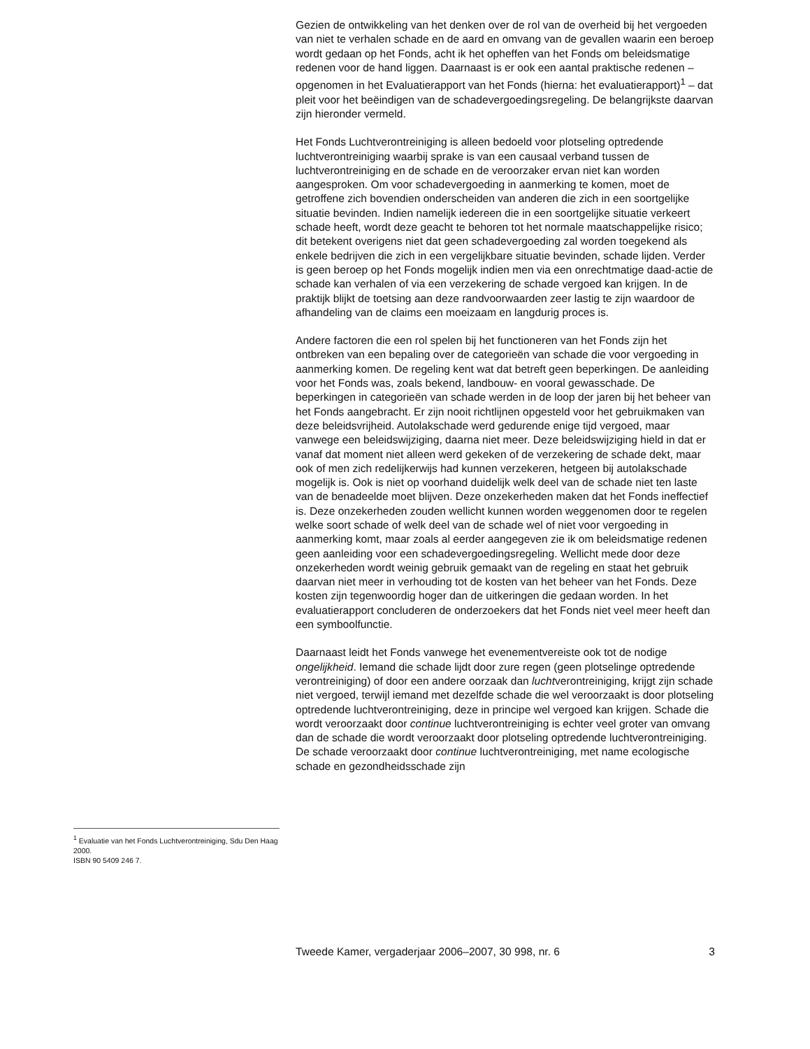Gezien de ontwikkeling van het denken over de rol van de overheid bij het vergoeden van niet te verhalen schade en de aard en omvang van de gevallen waarin een beroep wordt gedaan op het Fonds, acht ik het opheffen van het Fonds om beleidsmatige redenen voor de hand liggen. Daarnaast is er ook een aantal praktische redenen – opgenomen in het Evaluatierapport van het Fonds (hierna: het evaluatierapport)<sup>1</sup> – dat pleit voor het beëindigen van de schadevergoedingsregeling. De belangrijkste daarvan zijn hieronder vermeld.
Het Fonds Luchtverontreiniging is alleen bedoeld voor plotseling optredende luchtverontreiniging waarbij sprake is van een causaal verband tussen de luchtverontreiniging en de schade en de veroorzaker ervan niet kan worden aangesproken. Om voor schadevergoeding in aanmerking te komen, moet de getroffene zich bovendien onderscheiden van anderen die zich in een soortgelijke situatie bevinden. Indien namelijk iedereen die in een soortgelijke situatie verkeert schade heeft, wordt deze geacht te behoren tot het normale maatschappelijke risico; dit betekent overigens niet dat geen schadevergoeding zal worden toegekend als enkele bedrijven die zich in een vergelijkbare situatie bevinden, schade lijden. Verder is geen beroep op het Fonds mogelijk indien men via een onrechtmatige daad-actie de schade kan verhalen of via een verzekering de schade vergoed kan krijgen. In de praktijk blijkt de toetsing aan deze randvoorwaarden zeer lastig te zijn waardoor de afhandeling van de claims een moeizaam en langdurig proces is.
Andere factoren die een rol spelen bij het functioneren van het Fonds zijn het ontbreken van een bepaling over de categorieën van schade die voor vergoeding in aanmerking komen. De regeling kent wat dat betreft geen beperkingen. De aanleiding voor het Fonds was, zoals bekend, landbouw- en vooral gewasschade. De beperkingen in categorieën van schade werden in de loop der jaren bij het beheer van het Fonds aangebracht. Er zijn nooit richtlijnen opgesteld voor het gebruikmaken van deze beleidsvrijheid. Autolakschade werd gedurende enige tijd vergoed, maar vanwege een beleidswijziging, daarna niet meer. Deze beleidswijziging hield in dat er vanaf dat moment niet alleen werd gekeken of de verzekering de schade dekt, maar ook of men zich redelijkerwijs had kunnen verzekeren, hetgeen bij autolakschade mogelijk is. Ook is niet op voorhand duidelijk welk deel van de schade niet ten laste van de benadeelde moet blijven. Deze onzekerheden maken dat het Fonds ineffectief is. Deze onzekerheden zouden wellicht kunnen worden weggenomen door te regelen welke soort schade of welk deel van de schade wel of niet voor vergoeding in aanmerking komt, maar zoals al eerder aangegeven zie ik om beleidsmatige redenen geen aanleiding voor een schadevergoedingsregeling. Wellicht mede door deze onzekerheden wordt weinig gebruik gemaakt van de regeling en staat het gebruik daarvan niet meer in verhouding tot de kosten van het beheer van het Fonds. Deze kosten zijn tegenwoordig hoger dan de uitkeringen die gedaan worden. In het evaluatierapport concluderen de onderzoekers dat het Fonds niet veel meer heeft dan een symboolfunctie.
Daarnaast leidt het Fonds vanwege het evenementvereiste ook tot de nodige ongelijkheid. Iemand die schade lijdt door zure regen (geen plotselinge optredende verontreiniging) of door een andere oorzaak dan luchtverontreiniging, krijgt zijn schade niet vergoed, terwijl iemand met dezelfde schade die wel veroorzaakt is door plotseling optredende luchtverontreiniging, deze in principe wel vergoed kan krijgen. Schade die wordt veroorzaakt door continue luchtverontreiniging is echter veel groter van omvang dan de schade die wordt veroorzaakt door plotseling optredende luchtverontreiniging. De schade veroorzaakt door continue luchtverontreiniging, met name ecologische schade en gezondheidsschade zijn
<sup>1</sup> Evaluatie van het Fonds Luchtverontreiniging, Sdu Den Haag 2000.
ISBN 90 5409 246 7.
Tweede Kamer, vergaderjaar 2006–2007, 30 998, nr. 6 3